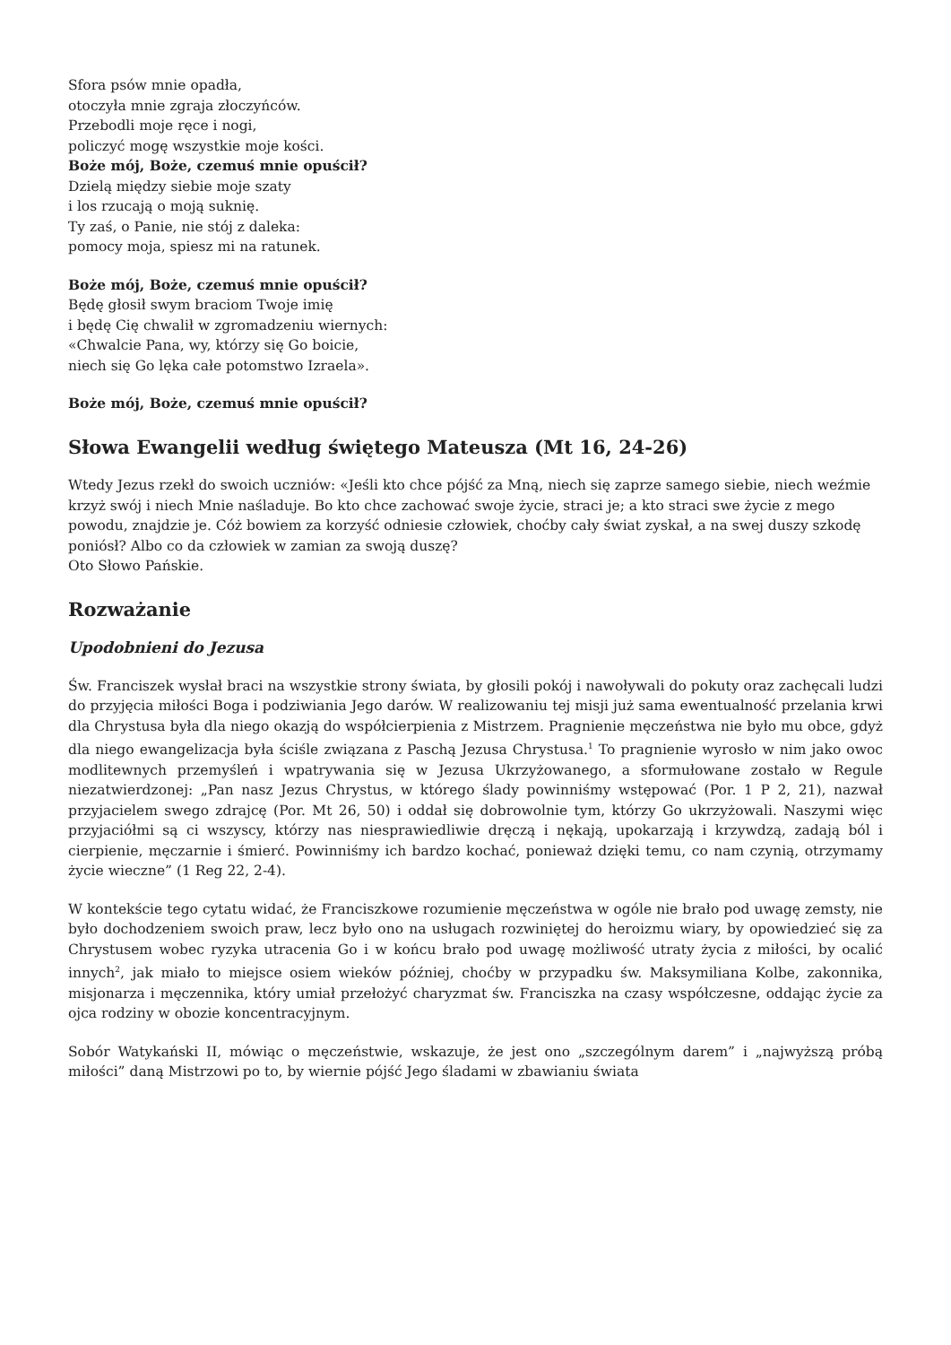Sfora psów mnie opadła,
otoczyła mnie zgraja złoczyńców.
Przebodli moje ręce i nogi,
policzyć mogę wszystkie moje kości.
Boże mój, Boże, czemuś mnie opuścił?
Dzielą między siebie moje szaty
i los rzucają o moją suknię.
Ty zaś, o Panie, nie stój z daleka:
pomocy moja, spiesz mi na ratunek.
Boże mój, Boże, czemuś mnie opuścił?
Będę głosił swym braciom Twoje imię
i będę Cię chwalił w zgromadzeniu wiernych:
«Chwalcie Pana, wy, którzy się Go boicie,
niech się Go lęka całe potomstwo Izraela».
Boże mój, Boże, czemuś mnie opuścił?
Słowa Ewangelii według świętego Mateusza (Mt 16, 24-26)
Wtedy Jezus rzekł do swoich uczniów: «Jeśli kto chce pójść za Mną, niech się zaprze samego siebie, niech weźmie krzyż swój i niech Mnie naśladuje. Bo kto chce zachować swoje życie, straci je; a kto straci swe życie z mego powodu, znajdzie je. Cóż bowiem za korzyść odniesie człowiek, choćby cały świat zyskał, a na swej duszy szkodę poniósł? Albo co da człowiek w zamian za swoją duszę?
Oto Słowo Pańskie.
Rozważanie
Upodobnieni do Jezusa
Św. Franciszek wysłał braci na wszystkie strony świata, by głosili pokój i nawoływali do pokuty oraz zachęcali ludzi do przyjęcia miłości Boga i podziwiania Jego darów. W realizowaniu tej misji już sama ewentualność przelania krwi dla Chrystusa była dla niego okazją do współcierpienia z Mistrzem. Pragnienie męczeństwa nie było mu obce, gdyż dla niego ewangelizacja była ściśle związana z Paschą Jezusa Chrystusa.<sup>1</sup> To pragnienie wyrosło w nim jako owoc modlitewnych przemyśleń i wpatrywania się w Jezusa Ukrzyżowanego, a sformułowane zostało w Regule niezatwierdzonej: „Pan nasz Jezus Chrystus, w którego ślady powinniśmy wstępować (Por. 1 P 2, 21), nazwał przyjacielem swego zdrajcę (Por. Mt 26, 50) i oddał się dobrowolnie tym, którzy Go ukrzyżowali. Naszymi więc przyjaciółmi są ci wszyscy, którzy nas niesprawiedliwie dręczą i nękają, upokarzają i krzywdzą, zadają ból i cierpienie, męczarnie i śmierć. Powinniśmy ich bardzo kochać, ponieważ dzięki temu, co nam czynią, otrzymamy życie wieczne” (1 Reg 22, 2-4).
W kontekście tego cytatu widać, że Franciszkowe rozumienie męczeństwa w ogóle nie brało pod uwagę zemsty, nie było dochodzeniem swoich praw, lecz było ono na usługach rozwiniętej do heroizmu wiary, by opowiedzieć się za Chrystusem wobec ryzyka utracenia Go i w końcu brało pod uwagę możliwość utraty życia z miłości, by ocalić innych<sup>2</sup>, jak miało to miejsce osiem wieków później, choćby w przypadku św. Maksymiliana Kolbe, zakonnika, misjonarza i męczennika, który umiał przełożyć charyzmat św. Franciszka na czasy współczesne, oddając życie za ojca rodziny w obozie koncentracyjnym.
Sobór Watykański II, mówiąc o męczeństwie, wskazuje, że jest ono „szczególnym darem” i „najwyższą próbą miłości” daną Mistrzowi po to, by wiernie pójść Jego śladami w zbawianiu świata